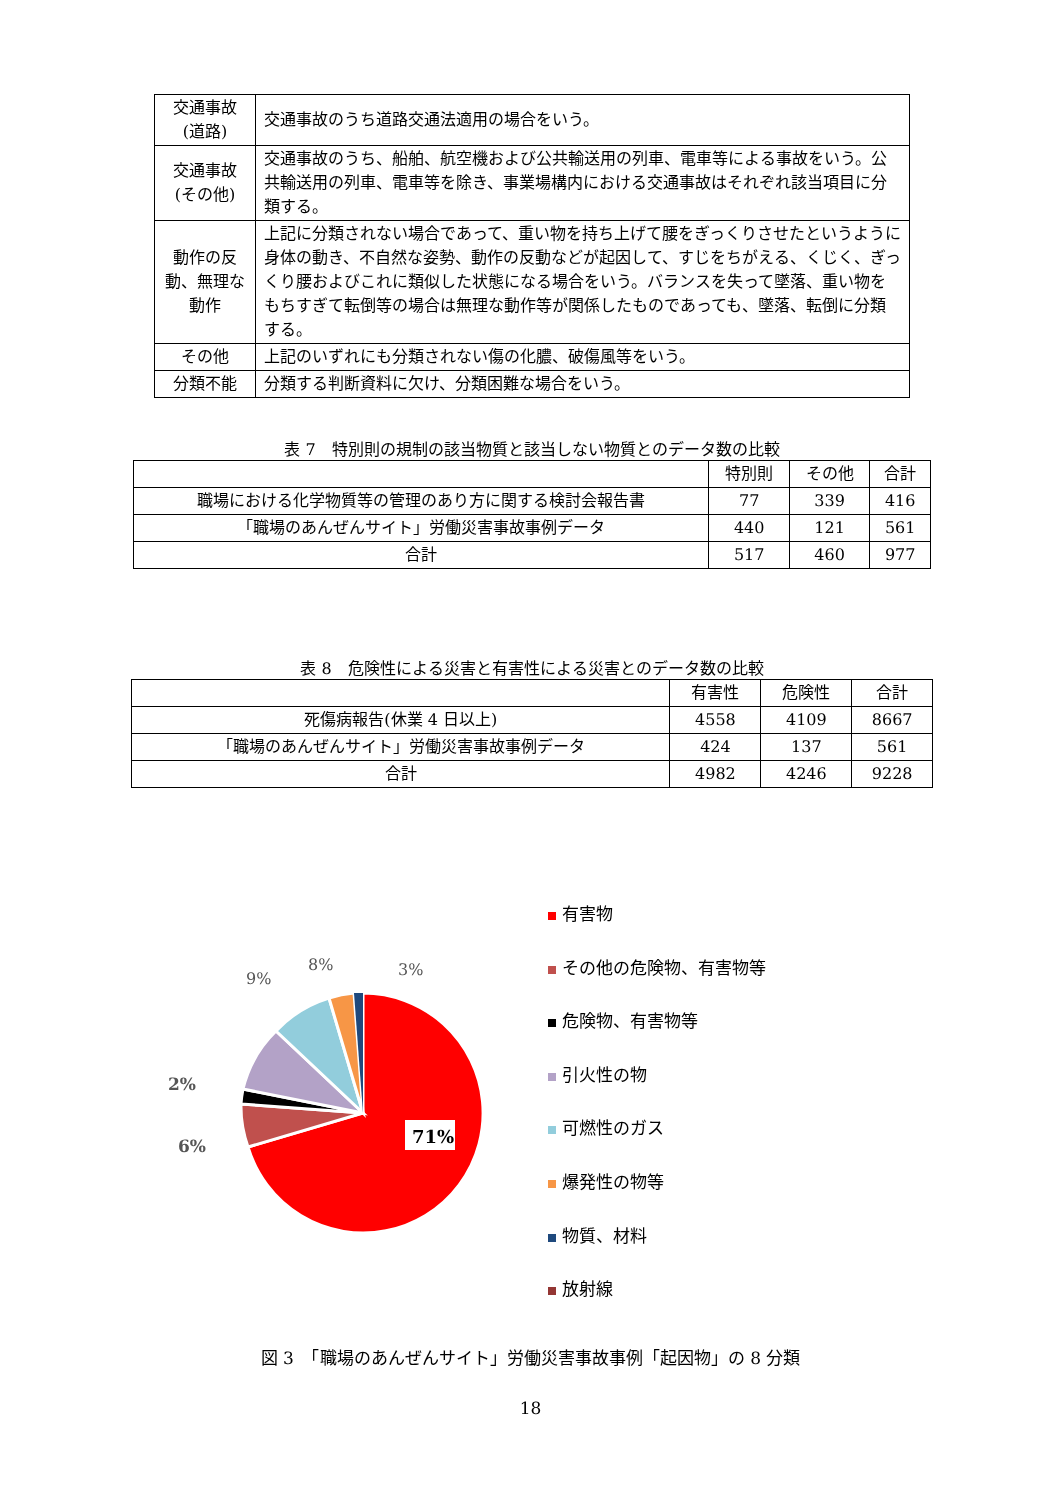| 交通事故 (道路) | 交通事故のうち道路交通法適用の場合をいう。 |
| 交通事故 (その他) | 交通事故のうち、船舶、航空機および公共輸送用の列車、電車等による事故をいう。公共輸送用の列車、電車等を除き、事業場構内における交通事故はそれぞれ該当項目に分類する。 |
| 動作の反動、無理な動作 | 上記に分類されない場合であって、重い物を持ち上げて腰をぎっくりさせたというように身体の動き、不自然な姿勢、動作の反動などが起因して、すじをちがえる、くじく、ぎっくり腰およびこれに類似した状態になる場合をいう。バランスを失って墜落、重い物をもちすぎて転倒等の場合は無理な動作等が関係したものであっても、墜落、転倒に分類する。 |
| その他 | 上記のいずれにも分類されない傷の化膿、破傷風等をいう。 |
| 分類不能 | 分類する判断資料に欠け、分類困難な場合をいう。 |
表 7　特別則の規制の該当物質と該当しない物質とのデータ数の比較
| | 特別則 | その他 | 合計 |
| --- | --- | --- | --- |
| 職場における化学物質等の管理のあり方に関する検討会報告書 | 77 | 339 | 416 |
| 「職場のあんぜんサイト」労働災害事故事例データ | 440 | 121 | 561 |
| 合計 | 517 | 460 | 977 |
表 8　危険性による災害と有害性による災害とのデータ数の比較
| | 有害性 | 危険性 | 合計 |
| --- | --- | --- | --- |
| 死傷病報告(休業 4 日以上) | 4558 | 4109 | 8667 |
| 「職場のあんぜんサイト」労働災害事故事例データ | 424 | 137 | 561 |
| 合計 | 4982 | 4246 | 9228 |
71%
9%
8%
3%
2%
6%
有害物
その他の危険物、有害物等
危険物、有害物等
引火性の物
可燃性のガス
爆発性の物等
物質、材料
放射線
図 3　「職場のあんぜんサイト」労働災害事故事例「起因物」の 8 分類
18